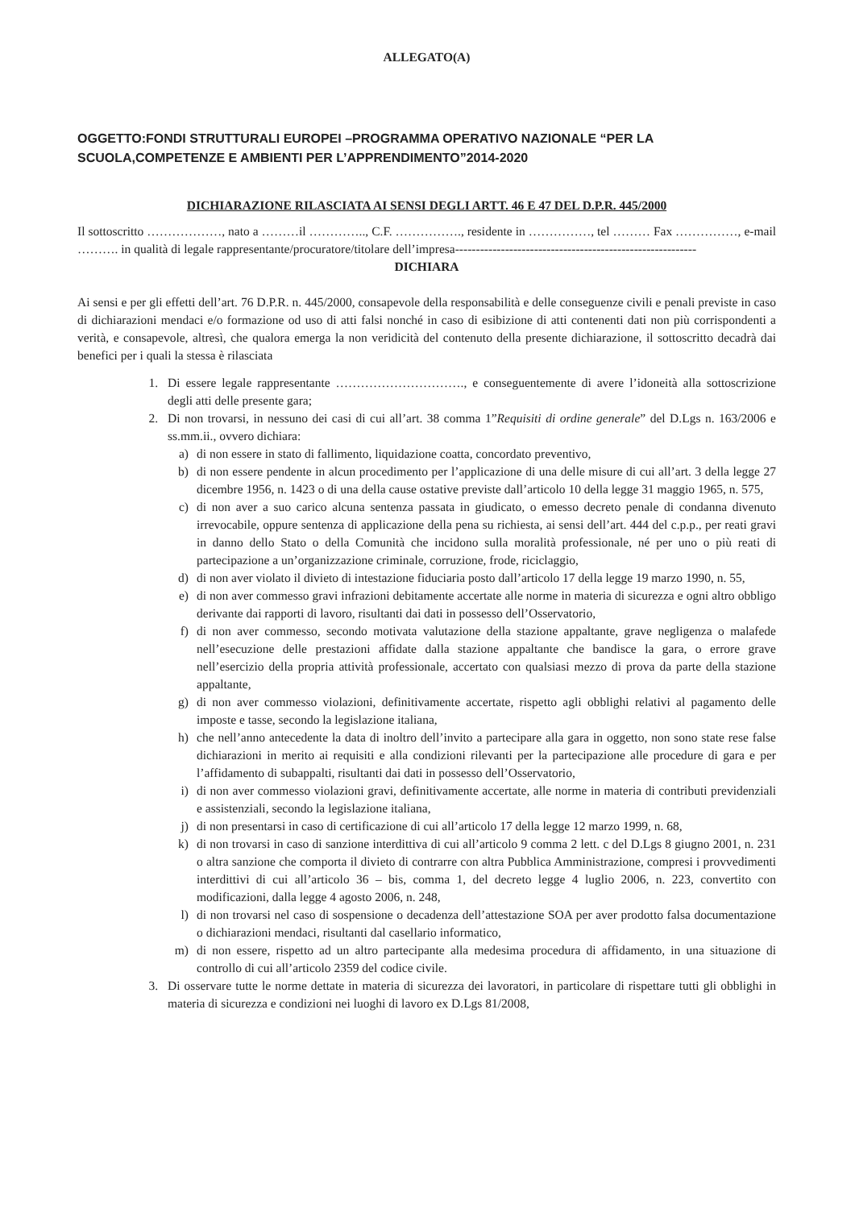ALLEGATO(A)
OGGETTO:FONDI STRUTTURALI EUROPEI –PROGRAMMA OPERATIVO NAZIONALE “PER LA SCUOLA,COMPETENZE E AMBIENTI PER L’APPRENDIMENTO”2014-2020
DICHIARAZIONE RILASCIATA AI SENSI DEGLI ARTT. 46 E 47 DEL D.P.R. 445/2000
Il sottoscritto ………………, nato a ………il ………….., C.F. ……………., residente in ……………, tel ……… Fax ……………, e-mail ………. in qualità di legale rappresentante/procuratore/titolare dell’impresa----------------------------------------------------------
DICHIARA
Ai sensi e per gli effetti dell’art. 76 D.P.R. n. 445/2000, consapevole della responsabilità e delle conseguenze civili e penali previste in caso di dichiarazioni mendaci e/o formazione od uso di atti falsi nonché in caso di esibizione di atti contenenti dati non più corrispondenti a verità, e consapevole, altresì, che qualora emerga la non veridicità del contenuto della presente dichiarazione, il sottoscritto decadrà dai benefici per i quali la stessa è rilasciata
1. Di essere legale rappresentante …………………………., e conseguentemente di avere l’idoneità alla sottoscrizione degli atti delle presente gara;
2. Di non trovarsi, in nessuno dei casi di cui all’art. 38 comma 1”Requisiti di ordine generale” del D.Lgs n. 163/2006 e ss.mm.ii., ovvero dichiara:
a) di non essere in stato di fallimento, liquidazione coatta, concordato preventivo,
b) di non essere pendente in alcun procedimento per l’applicazione di una delle misure di cui all’art. 3 della legge 27 dicembre 1956, n. 1423 o di una della cause ostative previste dall’articolo 10 della legge 31 maggio 1965, n. 575,
c) di non aver a suo carico alcuna sentenza passata in giudicato, o emesso decreto penale di condanna divenuto irrevocabile, oppure sentenza di applicazione della pena su richiesta, ai sensi dell’art. 444 del c.p.p., per reati gravi in danno dello Stato o della Comunità che incidono sulla moralità professionale, né per uno o più reati di partecipazione a un’organizzazione criminale, corruzione, frode, riciclaggio,
d) di non aver violato il divieto di intestazione fiduciaria posto dall’articolo 17 della legge 19 marzo 1990, n. 55,
e) di non aver commesso gravi infrazioni debitamente accertate alle norme in materia di sicurezza e ogni altro obbligo derivante dai rapporti di lavoro, risultanti dai dati in possesso dell’Osservatorio,
f) di non aver commesso, secondo motivata valutazione della stazione appaltante, grave negligenza o malafede nell’esecuzione delle prestazioni affidate dalla stazione appaltante che bandisce la gara, o errore grave nell’esercizio della propria attività professionale, accertato con qualsiasi mezzo di prova da parte della stazione appaltante,
g) di non aver commesso violazioni, definitivamente accertate, rispetto agli obblighi relativi al pagamento delle imposte e tasse, secondo la legislazione italiana,
h) che nell’anno antecedente la data di inoltro dell’invito a partecipare alla gara in oggetto, non sono state rese false dichiarazioni in merito ai requisiti e alla condizioni rilevanti per la partecipazione alle procedure di gara e per l’affidamento di subappalti, risultanti dai dati in possesso dell’Osservatorio,
i) di non aver commesso violazioni gravi, definitivamente accertate, alle norme in materia di contributi previdenziali e assistenziali, secondo la legislazione italiana,
j) di non presentarsi in caso di certificazione di cui all’articolo 17 della legge 12 marzo 1999, n. 68,
k) di non trovarsi in caso di sanzione interdittiva di cui all’articolo 9 comma 2 lett. c del D.Lgs 8 giugno 2001, n. 231 o altra sanzione che comporta il divieto di contrarre con altra Pubblica Amministrazione, compresi i provvedimenti interdittivi di cui all’articolo 36 – bis, comma 1, del decreto legge 4 luglio 2006, n. 223, convertito con modificazioni, dalla legge 4 agosto 2006, n. 248,
l) di non trovarsi nel caso di sospensione o decadenza dell’attestazione SOA per aver prodotto falsa documentazione o dichiarazioni mendaci, risultanti dal casellario informatico,
m) di non essere, rispetto ad un altro partecipante alla medesima procedura di affidamento, in una situazione di controllo di cui all’articolo 2359 del codice civile.
3. Di osservare tutte le norme dettate in materia di sicurezza dei lavoratori, in particolare di rispettare tutti gli obblighi in materia di sicurezza e condizioni nei luoghi di lavoro ex D.Lgs 81/2008,